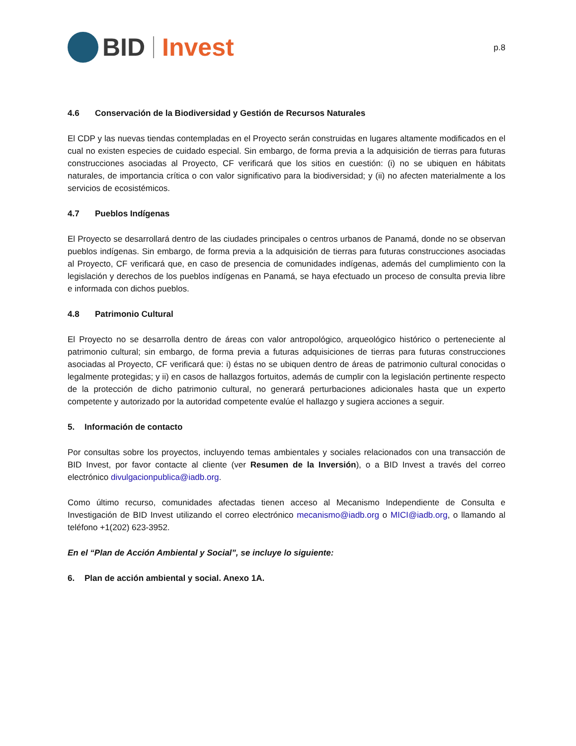BID Invest
p.8
4.6 Conservación de la Biodiversidad y Gestión de Recursos Naturales
El CDP y las nuevas tiendas contempladas en el Proyecto serán construidas en lugares altamente modificados en el cual no existen especies de cuidado especial. Sin embargo, de forma previa a la adquisición de tierras para futuras construcciones asociadas al Proyecto, CF verificará que los sitios en cuestión: (i) no se ubiquen en hábitats naturales, de importancia crítica o con valor significativo para la biodiversidad; y (ii) no afecten materialmente a los servicios de ecosistémicos.
4.7 Pueblos Indígenas
El Proyecto se desarrollará dentro de las ciudades principales o centros urbanos de Panamá, donde no se observan pueblos indígenas. Sin embargo, de forma previa a la adquisición de tierras para futuras construcciones asociadas al Proyecto, CF verificará que, en caso de presencia de comunidades indígenas, además del cumplimiento con la legislación y derechos de los pueblos indígenas en Panamá, se haya efectuado un proceso de consulta previa libre e informada con dichos pueblos.
4.8 Patrimonio Cultural
El Proyecto no se desarrolla dentro de áreas con valor antropológico, arqueológico histórico o perteneciente al patrimonio cultural; sin embargo, de forma previa a futuras adquisiciones de tierras para futuras construcciones asociadas al Proyecto, CF verificará que: i) éstas no se ubiquen dentro de áreas de patrimonio cultural conocidas o legalmente protegidas; y ii) en casos de hallazgos fortuitos, además de cumplir con la legislación pertinente respecto de la protección de dicho patrimonio cultural, no generará perturbaciones adicionales hasta que un experto competente y autorizado por la autoridad competente evalúe el hallazgo y sugiera acciones a seguir.
5. Información de contacto
Por consultas sobre los proyectos, incluyendo temas ambientales y sociales relacionados con una transacción de BID Invest, por favor contacte al cliente (ver Resumen de la Inversión), o a BID Invest a través del correo electrónico divulgacionpublica@iadb.org.
Como último recurso, comunidades afectadas tienen acceso al Mecanismo Independiente de Consulta e Investigación de BID Invest utilizando el correo electrónico mecanismo@iadb.org o MICI@iadb.org, o llamando al teléfono +1(202) 623-3952.
En el “Plan de Acción Ambiental y Social”, se incluye lo siguiente:
6. Plan de acción ambiental y social. Anexo 1A.